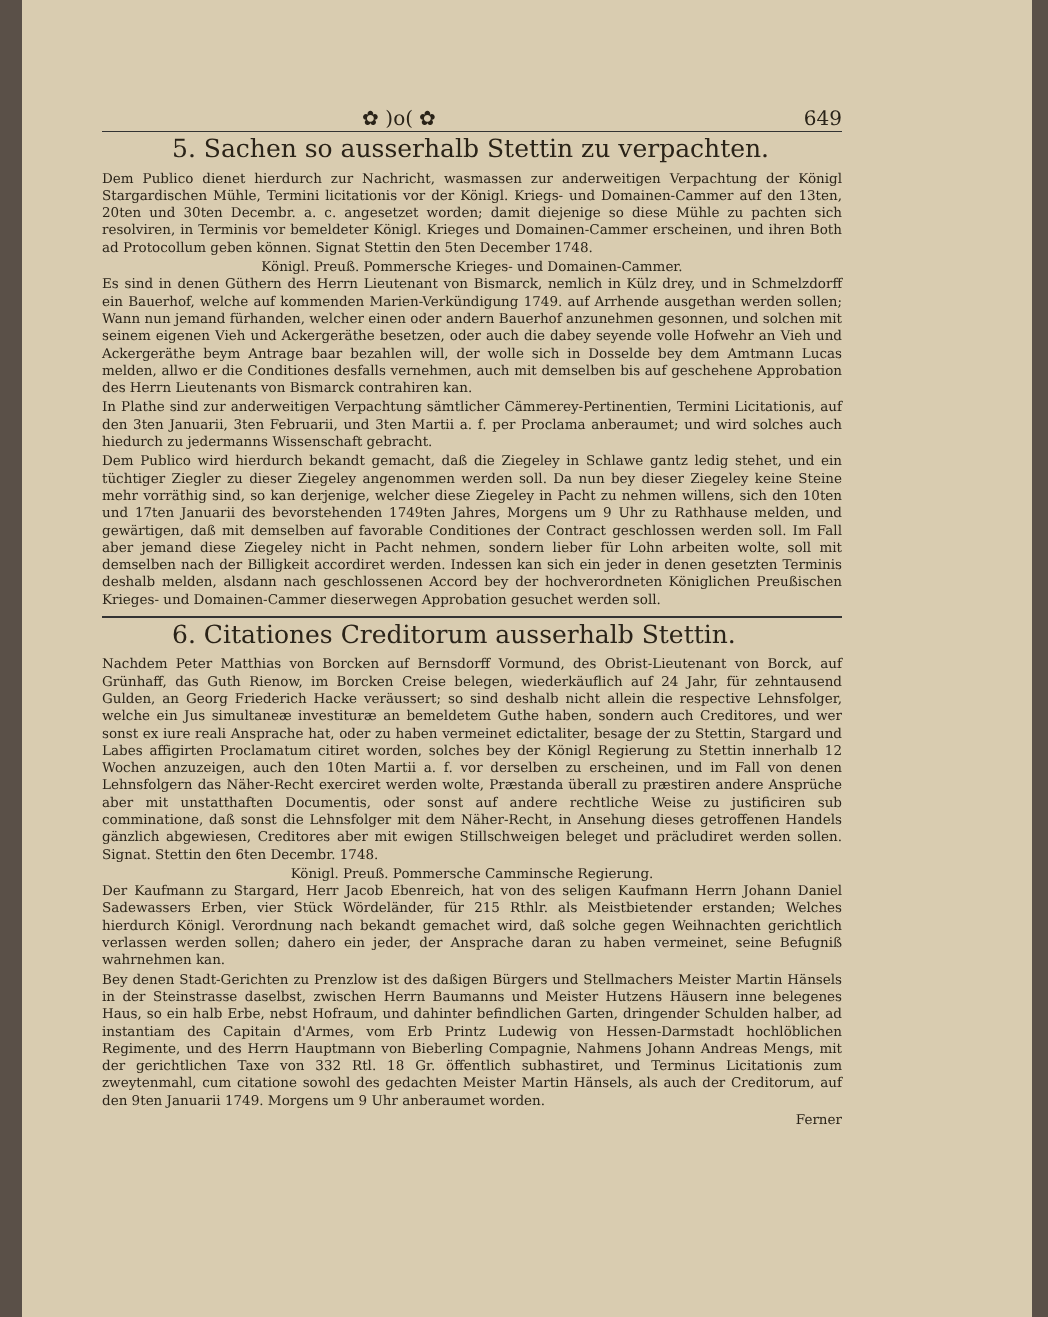✿ )o( ✿ 649
5. Sachen so ausserhalb Stettin zu verpachten.
Dem Publico dienet hierdurch zur Nachricht, wasmassen zur anderweitigen Verpachtung der Königl Stargardischen Mühle, Termini licitationis vor der Königl. Kriegs- und Domainen-Cammer auf den 13ten, 20ten und 30ten Decembr. a. c. angesetzet worden; damit diejenige so diese Mühle zu pachten sich resolviren, in Terminis vor bemeldeter Königl. Krieges und Domainen-Cammer erscheinen, und ihren Both ad Protocollum geben können. Signat Stettin den 5ten December 1748.
Königl. Preuß. Pommersche Krieges- und Domainen-Cammer.
Es sind in denen Güthern des Herrn Lieutenant von Bismarck, nemlich in Külz drey, und in Schmelzdorff ein Bauerhof, welche auf kommenden Marien-Verkündigung 1749. auf Arrhende ausgethan werden sollen; Wann nun jemand fürhanden, welcher einen oder andern Bauerhof anzunehmen gesonnen, und solchen mit seinem eigenen Vieh und Ackergeräthe besetzen, oder auch die dabey seyende volle Hofwehr an Vieh und Ackergeräthe beym Antrage baar bezahlen will, der wolle sich in Dosselde bey dem Amtmann Lucas melden, allwo er die Conditiones desfalls vernehmen, auch mit demselben bis auf geschehene Approbation des Herrn Lieutenants von Bismarck contrahiren kan.
In Plathe sind zur anderweitigen Verpachtung sämtlicher Cämmerey-Pertinentien, Termini Licitationis, auf den 3ten Januarii, 3ten Februarii, und 3ten Martii a. f. per Proclama anberaumet; und wird solches auch hiedurch zu jedermanns Wissenschaft gebracht.
Dem Publico wird hierdurch bekandt gemacht, daß die Ziegeley in Schlawe gantz ledig stehet, und ein tüchtiger Ziegler zu dieser Ziegeley angenommen werden soll. Da nun bey dieser Ziegeley keine Steine mehr vorräthig sind, so kan derjenige, welcher diese Ziegeley in Pacht zu nehmen willens, sich den 10ten und 17ten Januarii des bevorstehenden 1749ten Jahres, Morgens um 9 Uhr zu Rathhause melden, und gewärtigen, daß mit demselben auf favorable Conditiones der Contract geschlossen werden soll. Im Fall aber jemand diese Ziegeley nicht in Pacht nehmen, sondern lieber für Lohn arbeiten wolte, soll mit demselben nach der Billigkeit accordiret werden. Indessen kan sich ein jeder in denen gesetzten Terminis deshalb melden, alsdann nach geschlossenen Accord bey der hochverordneten Königlichen Preußischen Krieges- und Domainen-Cammer dieserwegen Approbation gesuchet werden soll.
6. Citationes Creditorum ausserhalb Stettin.
Nachdem Peter Matthias von Borcken auf Bernsdorff Vormund, des Obrist-Lieutenant von Borck, auf Grünhaff, das Guth Rienow, im Borcken Creise belegen, wiederkäuflich auf 24 Jahr, für zehntausend Gulden, an Georg Friederich Hacke veräussert; so sind deshalb nicht allein die respective Lehnsfolger, welche ein Jus simultaneæ investituræ an bemeldetem Guthe haben, sondern auch Creditores, und wer sonst ex iure reali Ansprache hat, oder zu haben vermeinet edictaliter, besage der zu Stettin, Stargard und Labes affigirten Proclamatum citiret worden, solches bey der Königl Regierung zu Stettin innerhalb 12 Wochen anzuzeigen, auch den 10ten Martii a. f. vor derselben zu erscheinen, und im Fall von denen Lehnsfolgern das Näher-Recht exerciret werden wolte, Præstanda überall zu præstiren andere Ansprüche aber mit unstatthaften Documentis, oder sonst auf andere rechtliche Weise zu justificiren sub comminatione, daß sonst die Lehnsfolger mit dem Näher-Recht, in Ansehung dieses getroffenen Handels gänzlich abgewiesen, Creditores aber mit ewigen Stillschweigen beleget und präcludiret werden sollen. Signat. Stettin den 6ten Decembr. 1748.
Königl. Preuß. Pommersche Camminsche Regierung.
Der Kaufmann zu Stargard, Herr Jacob Ebenreich, hat von des seligen Kaufmann Herrn Johann Daniel Sadewassers Erben, vier Stück Wördeländer, für 215 Rthlr. als Meistbietender erstanden; Welches hierdurch Königl. Verordnung nach bekandt gemachet wird, daß solche gegen Weihnachten gerichtlich verlassen werden sollen; dahero ein jeder, der Ansprache daran zu haben vermeinet, seine Befugniß wahrnehmen kan.
Bey denen Stadt-Gerichten zu Prenzlow ist des daßigen Bürgers und Stellmachers Meister Martin Hänsels in der Steinstrasse daselbst, zwischen Herrn Baumanns und Meister Hutzens Häusern inne belegenes Haus, so ein halb Erbe, nebst Hofraum, und dahinter befindlichen Garten, dringender Schulden halber, ad instantiam des Capitain d'Armes, vom Erb Printz Ludewig von Hessen-Darmstadt hochlöblichen Regimente, und des Herrn Hauptmann von Bieberling Compagnie, Nahmens Johann Andreas Mengs, mit der gerichtlichen Taxe von 332 Rtl. 18 Gr. öffentlich subhastiret, und Terminus Licitationis zum zweytenmahl, cum citatione sowohl des gedachten Meister Martin Hänsels, als auch der Creditorum, auf den 9ten Januarii 1749. Morgens um 9 Uhr anberaumet worden.
Ferner